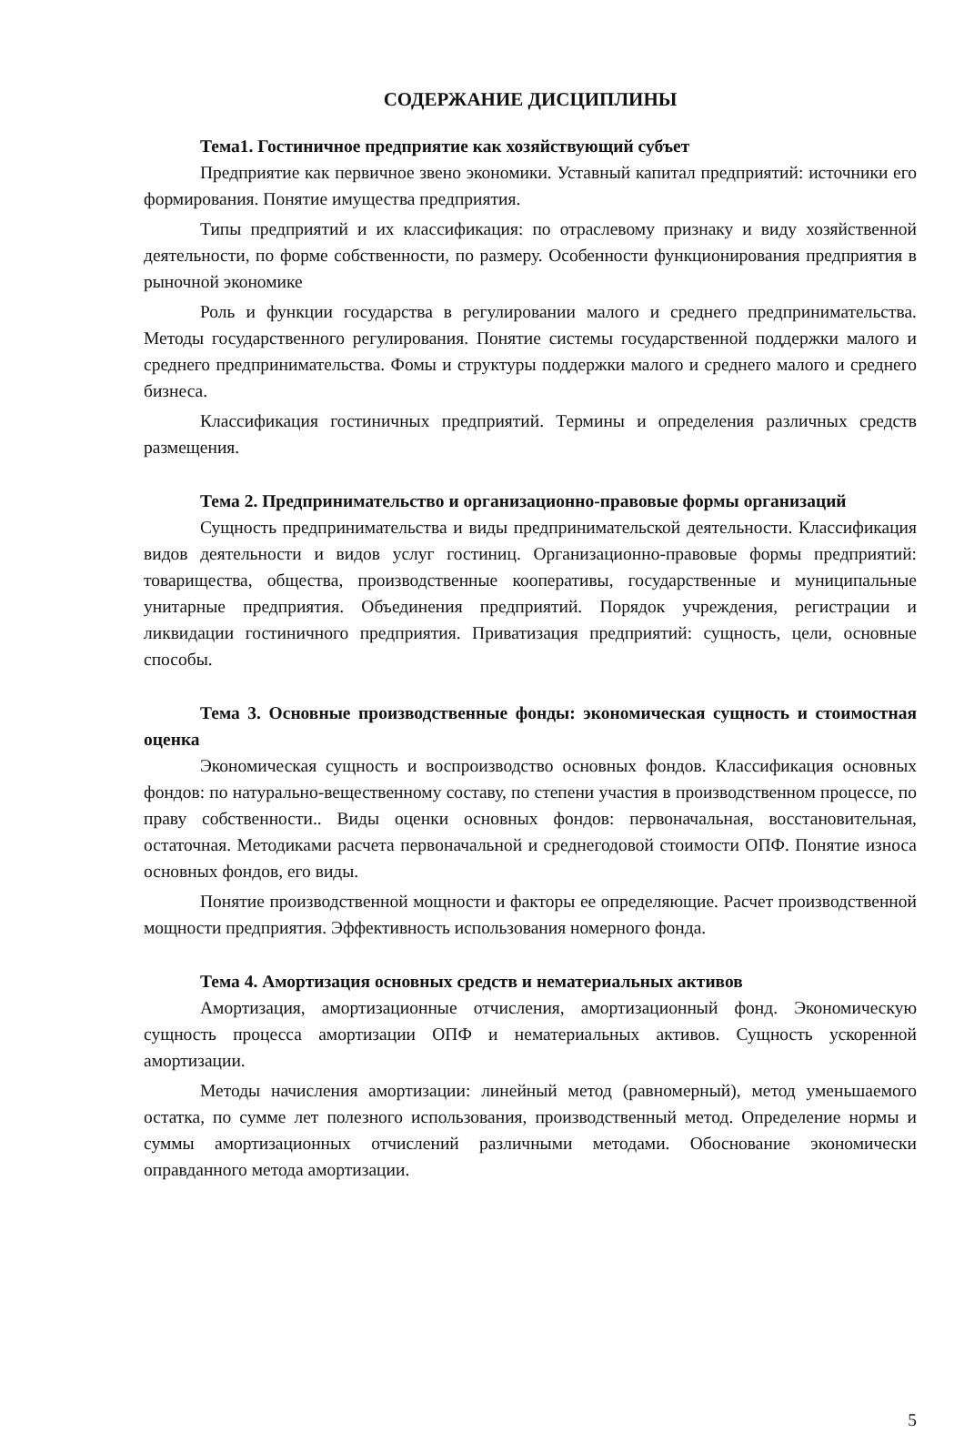СОДЕРЖАНИЕ ДИСЦИПЛИНЫ
Тема1. Гостиничное предприятие как хозяйствующий субъет
Предприятие как первичное звено экономики. Уставный капитал предприятий: источники его формирования. Понятие имущества предприятия.
Типы предприятий и их классификация: по отраслевому признаку и виду хозяйственной деятельности, по форме собственности, по размеру. Особенности функционирования предприятия в рыночной экономике
Роль и функции государства в регулировании малого и среднего предпринимательства. Методы государственного регулирования. Понятие системы государственной поддержки малого и среднего предпринимательства. Фомы и структуры поддержки малого и среднего малого и среднего бизнеса.
Классификация гостиничных предприятий. Термины и определения различных средств размещения.
Тема 2. Предпринимательство и организационно-правовые формы организаций
Сущность предпринимательства и виды предпринимательской деятельности. Классификация видов деятельности и видов услуг гостиниц. Организационно-правовые формы предприятий: товарищества, общества, производственные кооперативы, государственные и муниципальные унитарные предприятия. Объединения предприятий. Порядок учреждения, регистрации и ликвидации гостиничного предприятия. Приватизация предприятий: сущность, цели, основные способы.
Тема 3. Основные производственные фонды: экономическая сущность и стоимостная оценка
Экономическая сущность и воспроизводство основных фондов. Классификация основных фондов: по натурально-вещественному составу, по степени участия в производственном процессе, по праву собственности.. Виды оценки основных фондов: первоначальная, восстановительная, остаточная. Методиками расчета первоначальной и среднегодовой стоимости ОПФ. Понятие износа основных фондов, его виды.
Понятие производственной мощности и факторы ее определяющие. Расчет производственной мощности предприятия. Эффективность использования номерного фонда.
Тема 4. Амортизация основных средств и нематериальных активов
Амортизация, амортизационные отчисления, амортизационный фонд. Экономическую сущность процесса амортизации ОПФ и нематериальных активов. Сущность ускоренной амортизации.
Методы начисления амортизации: линейный метод (равномерный), метод уменьшаемого остатка, по сумме лет полезного использования, производственный метод. Определение нормы и суммы амортизационных отчислений различными методами. Обоснование экономически оправданного метода амортизации.
5